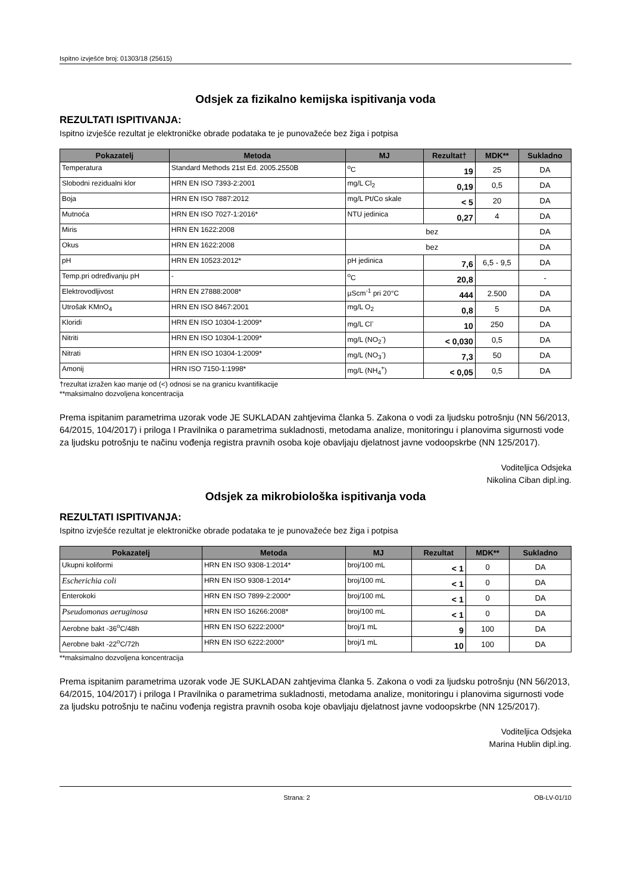Ispitno izvješće broj: 01303/18 (25615)
Odsjek za fizikalno kemijska ispitivanja voda
REZULTATI ISPITIVANJA:
Ispitno izvješće rezultat je elektroničke obrade podataka te je punovažeće bez žiga i potpisa
| Pokazatelj | Metoda | MJ | Rezultat† | MDK** | Sukladno |
| --- | --- | --- | --- | --- | --- |
| Temperatura | Standard Methods 21st Ed. 2005.2550B | <sup>o</sup> C | 19 | 25 | DA |
| Slobodni rezidualni klor | HRN EN ISO 7393-2:2001 | mg/L Cl<sub>2</sub> | 0,19 | 0,5 | DA |
| Boja | HRN EN ISO 7887:2012 | mg/L Pt/Co skale | < 5 | 20 | DA |
| Mutnoća | HRN EN ISO 7027-1:2016* | NTU jedinica | 0,27 | 4 | DA |
| Miris | HRN EN 1622:2008 | bez | | | DA |
| Okus | HRN EN 1622:2008 | bez | | | DA |
| pH | HRN EN 10523:2012* | pH jedinica | 7,6 | 6,5 - 9,5 | DA |
| Temp.pri određivanju pH | - | <sup>o</sup> C | 20,8 | | - |
| Elektrovodljivost | HRN EN 27888:2008* | µScm<sup>-1</sup> pri 20°C | 444 | 2.500 | DA |
| Utrošak KMnO<sub>4</sub> | HRN EN ISO 8467:2001 | mg/L O<sub>2</sub> | 0,8 | 5 | DA |
| Kloridi | HRN EN ISO 10304-1:2009* | mg/L Cl<sup>-</sup> | 10 | 250 | DA |
| Nitriti | HRN EN ISO 10304-1:2009* | mg/L (NO<sub>2</sub><sup>-</sup>) | < 0,030 | 0,5 | DA |
| Nitrati | HRN EN ISO 10304-1:2009* | mg/L (NO<sub>3</sub><sup>-</sup>) | 7,3 | 50 | DA |
| Amonij | HRN ISO 7150-1:1998* | mg/L (NH<sub>4</sub><sup>+</sup>) | < 0,05 | 0,5 | DA |
†rezultat izražen kao manje od (<) odnosi se na granicu kvantifikacije
**maksimalno dozvoljena koncentracija
Prema ispitanim parametrima uzorak vode JE SUKLADAN zahtjevima članka 5. Zakona o vodi za ljudsku potrošnju (NN 56/2013, 64/2015, 104/2017) i priloga I Pravilnika o parametrima sukladnosti, metodama analize, monitoringu i planovima sigurnosti vode za ljudsku potrošnju te načinu vođenja registra pravnih osoba koje obavljaju djelatnost javne vodoopskrbe (NN 125/2017).
Voditeljica Odsjeka
Nikolina Ciban dipl.ing.
Odsjek za mikrobiološka ispitivanja voda
REZULTATI ISPITIVANJA:
Ispitno izvješće rezultat je elektroničke obrade podataka te je punovažeće bez žiga i potpisa
| Pokazatelj | Metoda | MJ | Rezultat | MDK** | Sukladno |
| --- | --- | --- | --- | --- | --- |
| Ukupni koliformi | HRN EN ISO 9308-1:2014* | broj/100 mL | < 1 | 0 | DA |
| Escherichia coli | HRN EN ISO 9308-1:2014* | broj/100 mL | < 1 | 0 | DA |
| Enterokoki | HRN EN ISO 7899-2:2000* | broj/100 mL | < 1 | 0 | DA |
| Pseudomonas aeruginosa | HRN EN ISO 16266:2008* | broj/100 mL | < 1 | 0 | DA |
| Aerobne bakt -36<sup>o</sup>C/48h | HRN EN ISO 6222:2000* | broj/1 mL | 9 | 100 | DA |
| Aerobne bakt -22<sup>o</sup>C/72h | HRN EN ISO 6222:2000* | broj/1 mL | 10 | 100 | DA |
**maksimalno dozvoljena koncentracija
Prema ispitanim parametrima uzorak vode JE SUKLADAN zahtjevima članka 5. Zakona o vodi za ljudsku potrošnju (NN 56/2013, 64/2015, 104/2017) i priloga I Pravilnika o parametrima sukladnosti, metodama analize, monitoringu i planovima sigurnosti vode za ljudsku potrošnju te načinu vođenja registra pravnih osoba koje obavljaju djelatnost javne vodoopskrbe (NN 125/2017).
Voditeljica Odsjeka
Marina Hublin dipl.ing.
Strana: 2 OB-LV-01/10